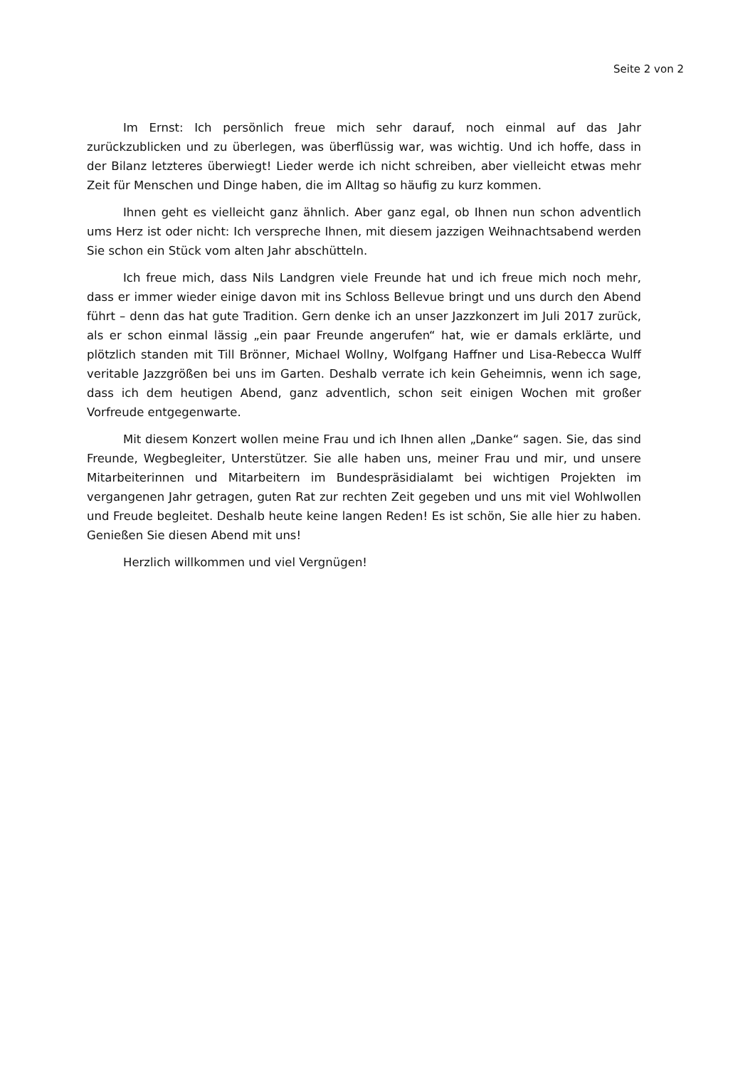Seite 2 von 2
Im Ernst: Ich persönlich freue mich sehr darauf, noch einmal auf das Jahr zurückzublicken und zu überlegen, was überflüssig war, was wichtig. Und ich hoffe, dass in der Bilanz letzteres überwiegt! Lieder werde ich nicht schreiben, aber vielleicht etwas mehr Zeit für Menschen und Dinge haben, die im Alltag so häufig zu kurz kommen.
Ihnen geht es vielleicht ganz ähnlich. Aber ganz egal, ob Ihnen nun schon adventlich ums Herz ist oder nicht: Ich verspreche Ihnen, mit diesem jazzigen Weihnachtsabend werden Sie schon ein Stück vom alten Jahr abschütteln.
Ich freue mich, dass Nils Landgren viele Freunde hat und ich freue mich noch mehr, dass er immer wieder einige davon mit ins Schloss Bellevue bringt und uns durch den Abend führt – denn das hat gute Tradition. Gern denke ich an unser Jazzkonzert im Juli 2017 zurück, als er schon einmal lässig „ein paar Freunde angerufen“ hat, wie er damals erklärte, und plötzlich standen mit Till Brönner, Michael Wollny, Wolfgang Haffner und Lisa-Rebecca Wulff veritable Jazzgrößen bei uns im Garten. Deshalb verrate ich kein Geheimnis, wenn ich sage, dass ich dem heutigen Abend, ganz adventlich, schon seit einigen Wochen mit großer Vorfreude entgegenwarte.
Mit diesem Konzert wollen meine Frau und ich Ihnen allen „Danke“ sagen. Sie, das sind Freunde, Wegbegleiter, Unterstützer. Sie alle haben uns, meiner Frau und mir, und unsere Mitarbeiterinnen und Mitarbeitern im Bundespräsidialamt bei wichtigen Projekten im vergangenen Jahr getragen, guten Rat zur rechten Zeit gegeben und uns mit viel Wohlwollen und Freude begleitet. Deshalb heute keine langen Reden! Es ist schön, Sie alle hier zu haben. Genießen Sie diesen Abend mit uns!
Herzlich willkommen und viel Vergnügen!